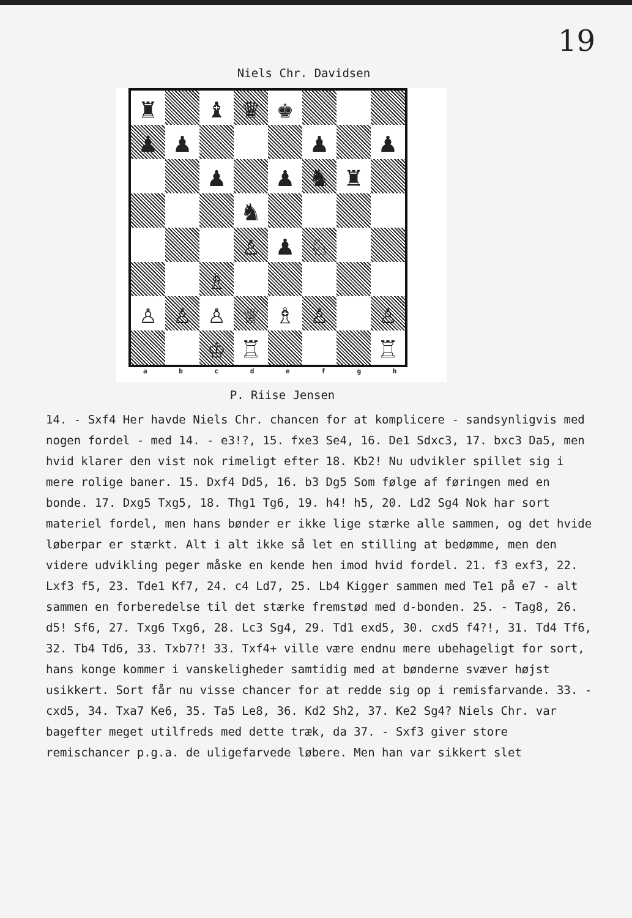19
Niels Chr. Davidsen
| ♜ | | ♝ | ♛ | ♚ | | | |
| ♟ | ♟ | | | | ♟ | | ♟ |
| | | ♟ | | ♟ | ♞ | ♜ | |
| | | | ♞ | | | | |
| | | | ♙ | ♟ | ♘ | | |
| | | ♗ | | | | | |
| ♙ | ♙ | ♙ | ♕ | ♗ | ♙ | | ♙ |
| | | ♔ | ♖ | | | | ♖ |
a b c d e f g h
P. Riise Jensen
14. - Sxf4 Her havde Niels Chr. chancen for at komplicere - sandsynligvis med nogen fordel - med 14. - e3!?, 15. fxe3 Se4, 16. De1 Sdxc3, 17. bxc3 Da5, men hvid klarer den vist nok rimeligt efter 18. Kb2! Nu udvikler spillet sig i mere rolige baner. 15. Dxf4 Dd5, 16. b3 Dg5 Som følge af føringen med en bonde. 17. Dxg5 Txg5, 18. Thg1 Tg6, 19. h4! h5, 20. Ld2 Sg4 Nok har sort materiel fordel, men hans bønder er ikke lige stærke alle sammen, og det hvide løberpar er stærkt. Alt i alt ikke så let en stilling at bedømme, men den videre udvikling peger måske en kende hen imod hvid fordel. 21. f3 exf3, 22. Lxf3 f5, 23. Tde1 Kf7, 24. c4 Ld7, 25. Lb4 Kigger sammen med Te1 på e7 - alt sammen en forberedelse til det stærke fremstød med d-bonden. 25. - Tag8, 26. d5! Sf6, 27. Txg6 Txg6, 28. Lc3 Sg4, 29. Td1 exd5, 30. cxd5 f4?!, 31. Td4 Tf6, 32. Tb4 Td6, 33. Txb7?! 33. Txf4+ ville være endnu mere ubehageligt for sort, hans konge kommer i vanskeligheder samtidig med at bønderne svæver højst usikkert. Sort får nu visse chancer for at redde sig op i remisfarvande. 33. - cxd5, 34. Txa7 Ke6, 35. Ta5 Le8, 36. Kd2 Sh2, 37. Ke2 Sg4? Niels Chr. var bagefter meget utilfreds med dette træk, da 37. - Sxf3 giver store remischancer p.g.a. de uligefarvede løbere. Men han var sikkert slet